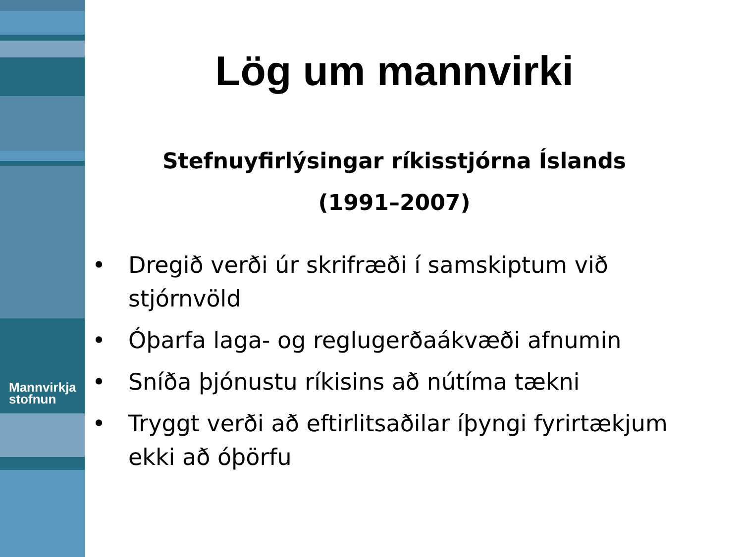Mannvirkja
stofnun
Lög um mannvirki
Stefnuyfirlýsingar ríkisstjórna Íslands
(1991–2007)
• Dregið verði úr skrifræði í samskiptum við stjórnvöld
• Óþarfa laga- og reglugerðaákvæði afnumin
• Sníða þjónustu ríkisins að nútíma tækni
• Tryggt verði að eftirlitsaðilar íþyngi fyrirtækjum ekki að óþörfu